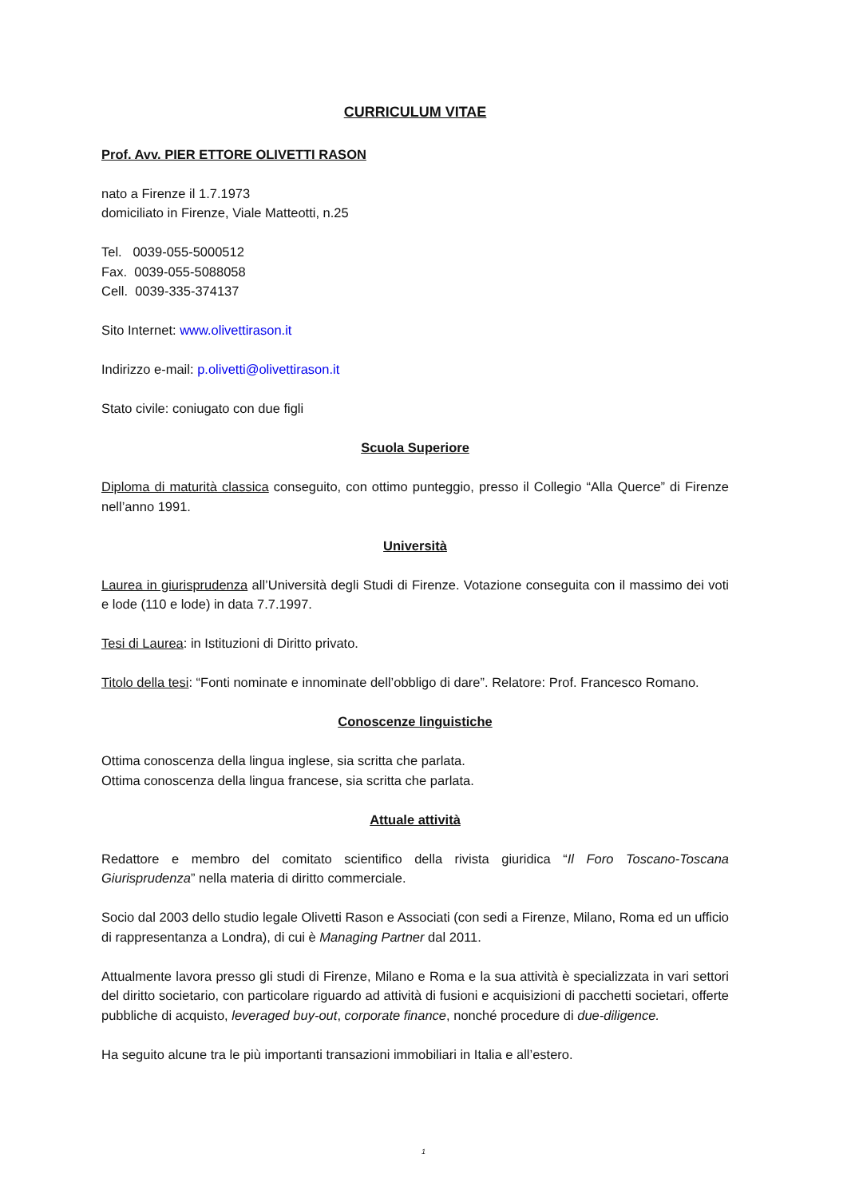CURRICULUM VITAE
Prof. Avv. PIER ETTORE OLIVETTI RASON
nato a Firenze il 1.7.1973
domiciliato in Firenze, Viale Matteotti, n.25
Tel. 0039-055-5000512
Fax. 0039-055-5088058
Cell. 0039-335-374137
Sito Internet: www.olivettirason.it
Indirizzo e-mail: p.olivetti@olivettirason.it
Stato civile: coniugato con due figli
Scuola Superiore
Diploma di maturità classica conseguito, con ottimo punteggio, presso il Collegio “Alla Querce” di Firenze nell’anno 1991.
Università
Laurea in giurisprudenza all’Università degli Studi di Firenze. Votazione conseguita con il massimo dei voti e lode (110 e lode) in data 7.7.1997.
Tesi di Laurea: in Istituzioni di Diritto privato.
Titolo della tesi: “Fonti nominate e innominate dell’obbligo di dare”. Relatore: Prof. Francesco Romano.
Conoscenze linguistiche
Ottima conoscenza della lingua inglese, sia scritta che parlata.
Ottima conoscenza della lingua francese, sia scritta che parlata.
Attuale attività
Redattore e membro del comitato scientifico della rivista giuridica “Il Foro Toscano-Toscana Giurisprudenza” nella materia di diritto commerciale.
Socio dal 2003 dello studio legale Olivetti Rason e Associati (con sedi a Firenze, Milano, Roma ed un ufficio di rappresentanza a Londra), di cui è Managing Partner dal 2011.
Attualmente lavora presso gli studi di Firenze, Milano e Roma e la sua attività è specializzata in vari settori del diritto societario, con particolare riguardo ad attività di fusioni e acquisizioni di pacchetti societari, offerte pubbliche di acquisto, leveraged buy-out, corporate finance, nonché procedure di due-diligence.
Ha seguito alcune tra le più importanti transazioni immobiliari in Italia e all’estero.
1